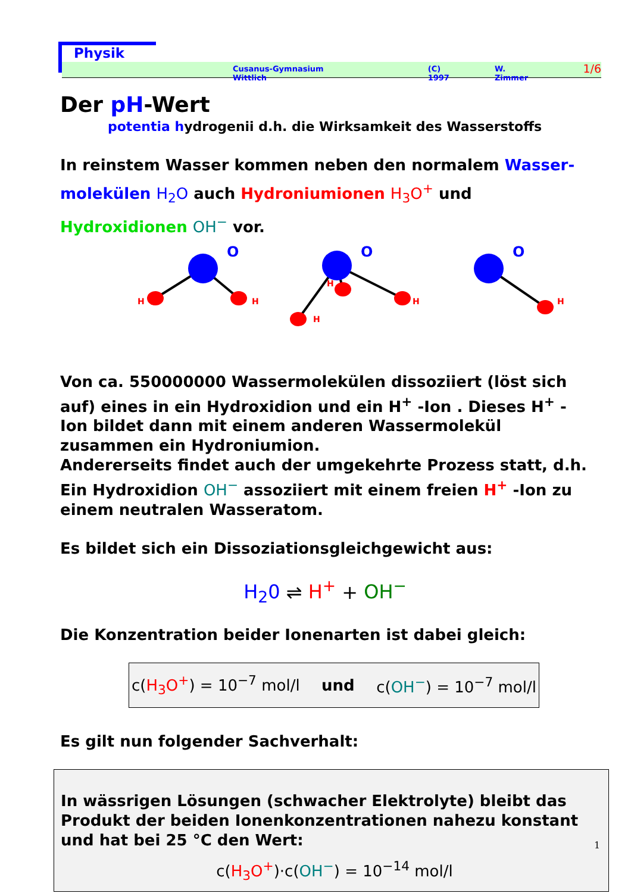Physik
Cusanus-Gymnasium Wittlich (C) 1997 W. Zimmer 1/6
Der pH-Wert
potentia hydrogenii d.h. die Wirksamkeit des Wasserstoffs
In reinstem Wasser kommen neben den normalem Wasser-molekülen H<sub>2</sub>O auch Hydroniumionen H<sub>3</sub>O<sup>+</sup> und Hydroxidionen OH<sup>−</sup> vor.
O
H
H
O
H
H
H
O
H
Von ca. 550000000 Wassermolekülen dissoziiert (löst sich auf) eines in ein Hydroxidion und ein H<sup>+</sup> -Ion . Dieses H<sup>+</sup> -Ion bildet dann mit einem anderen Wassermolekül zusammen ein Hydroniumion.
Andererseits findet auch der umgekehrte Prozess statt, d.h. Ein Hydroxidion OH<sup>−</sup> assoziiert mit einem freien H<sup>+</sup> -Ion zu einem neutralen Wasseratom.
Es bildet sich ein Dissoziationsgleichgewicht aus:
H<sub>2</sub>0 ⇌ H<sup>+</sup> + OH<sup>−</sup>
Die Konzentration beider Ionenarten ist dabei gleich:
c(H<sub>3</sub>O<sup>+</sup>) = 10<sup>−7</sup> mol/l und c(OH<sup>−</sup>) = 10<sup>−7</sup> mol/l
Es gilt nun folgender Sachverhalt:
In wässrigen Lösungen (schwacher Elektrolyte) bleibt das Produkt der beiden Ionenkonzentrationen nahezu konstant und hat bei 25 °C den Wert:
c(H<sub>3</sub>O<sup>+</sup>)·c(OH<sup>−</sup>) = 10<sup>−14</sup> mol/l
1